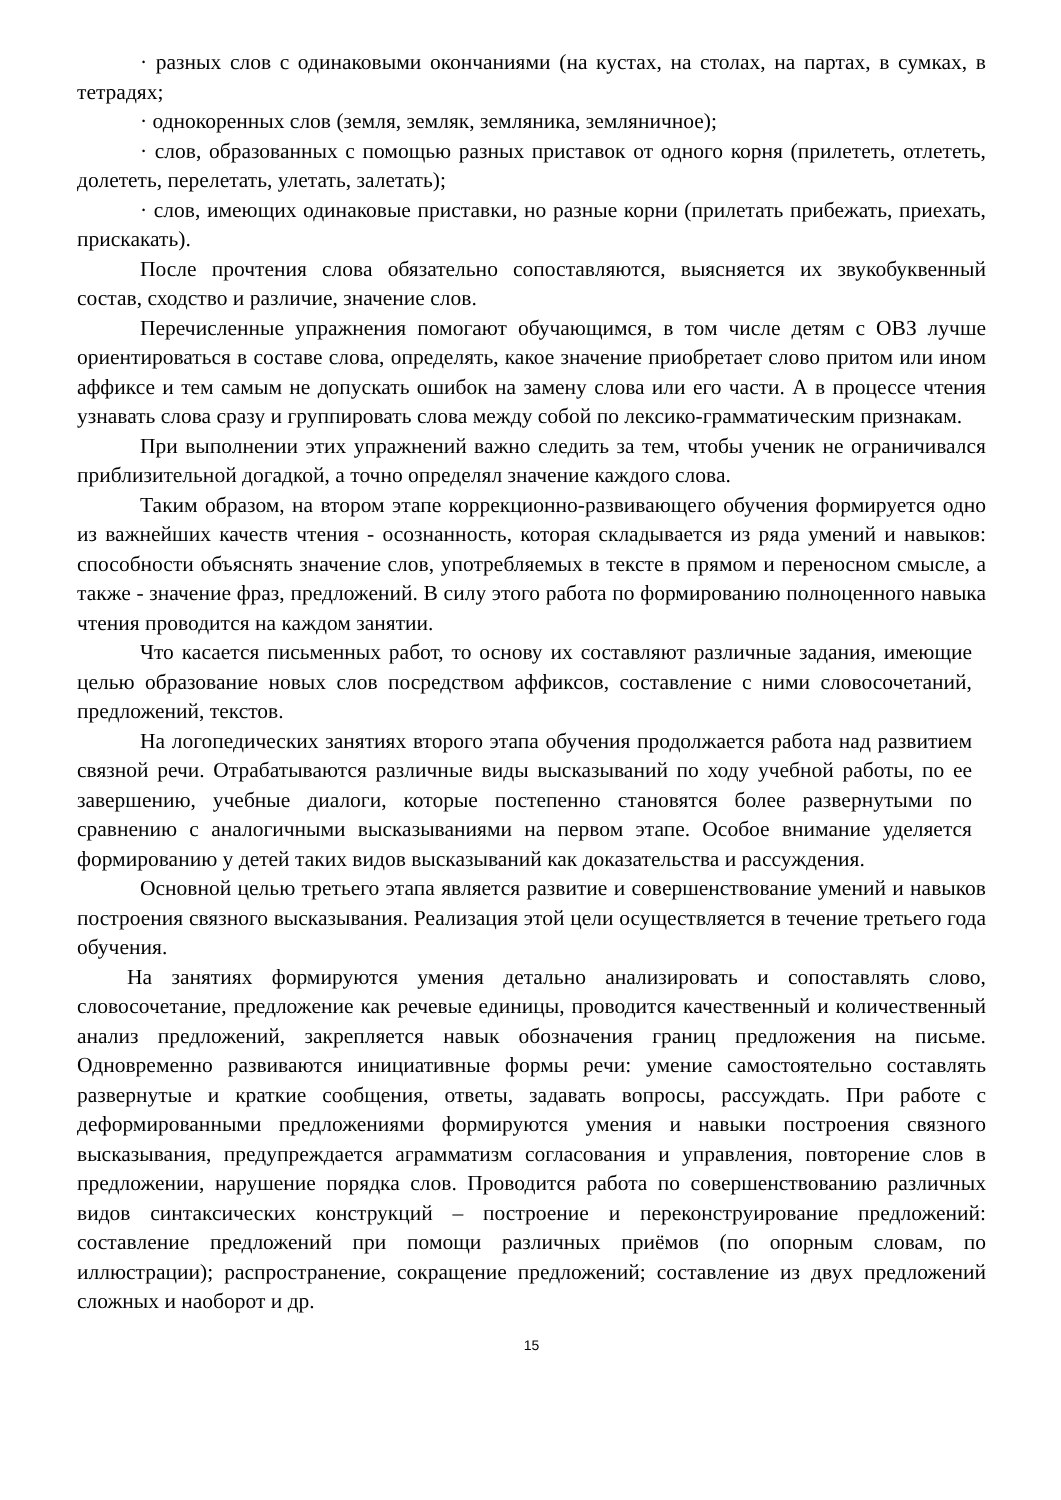· разных слов с одинаковыми окончаниями (на кустах, на столах, на партах, в сумках, в тетрадях;
· однокоренных слов (земля, земляк, земляника, земляничное);
· слов, образованных с помощью разных приставок от одного корня (прилететь, отлететь, долететь, перелетать, улетать, залетать);
· слов, имеющих одинаковые приставки, но разные корни (прилетать прибежать, приехать, прискакать).
После прочтения слова обязательно сопоставляются, выясняется их звукобуквенный состав, сходство и различие, значение слов.
Перечисленные упражнения помогают обучающимся, в том числе детям с ОВЗ лучше ориентироваться в составе слова, определять, какое значение приобретает слово притом или ином аффиксе и тем самым не допускать ошибок на замену слова или его части. А в процессе чтения узнавать слова сразу и группировать слова между собой по лексико-грамматическим признакам.
При выполнении этих упражнений важно следить за тем, чтобы ученик не ограничивался приблизительной догадкой, а точно определял значение каждого слова.
Таким образом, на втором этапе коррекционно-развивающего обучения формируется одно из важнейших качеств чтения - осознанность, которая складывается из ряда умений и навыков: способности объяснять значение слов, употребляемых в тексте в прямом и переносном смысле, а также - значение фраз, предложений. В силу этого работа по формированию полноценного навыка чтения проводится на каждом занятии.
Что касается письменных работ, то основу их составляют различные задания, имеющие целью образование новых слов посредством аффиксов, составление с ними словосочетаний, предложений, текстов.
На логопедических занятиях второго этапа обучения продолжается работа над развитием связной речи. Отрабатываются различные виды высказываний по ходу учебной работы, по ее завершению, учебные диалоги, которые постепенно становятся более развернутыми по сравнению с аналогичными высказываниями на первом этапе. Особое внимание уделяется формированию у детей таких видов высказываний как доказательства и рассуждения.
Основной целью третьего этапа является развитие и совершенствование умений и навыков построения связного высказывания. Реализация этой цели осуществляется в течение третьего года обучения.
На занятиях формируются умения детально анализировать и сопоставлять слово, словосочетание, предложение как речевые единицы, проводится качественный и количественный анализ предложений, закрепляется навык обозначения границ предложения на письме. Одновременно развиваются инициативные формы речи: умение самостоятельно составлять развернутые и краткие сообщения, ответы, задавать вопросы, рассуждать. При работе с деформированными предложениями формируются умения и навыки построения связного высказывания, предупреждается аграмматизм согласования и управления, повторение слов в предложении, нарушение порядка слов. Проводится работа по совершенствованию различных видов синтаксических конструкций – построение и переконструирование предложений: составление предложений при помощи различных приёмов (по опорным словам, по иллюстрации); распространение, сокращение предложений; составление из двух предложений сложных и наоборот и др.
15